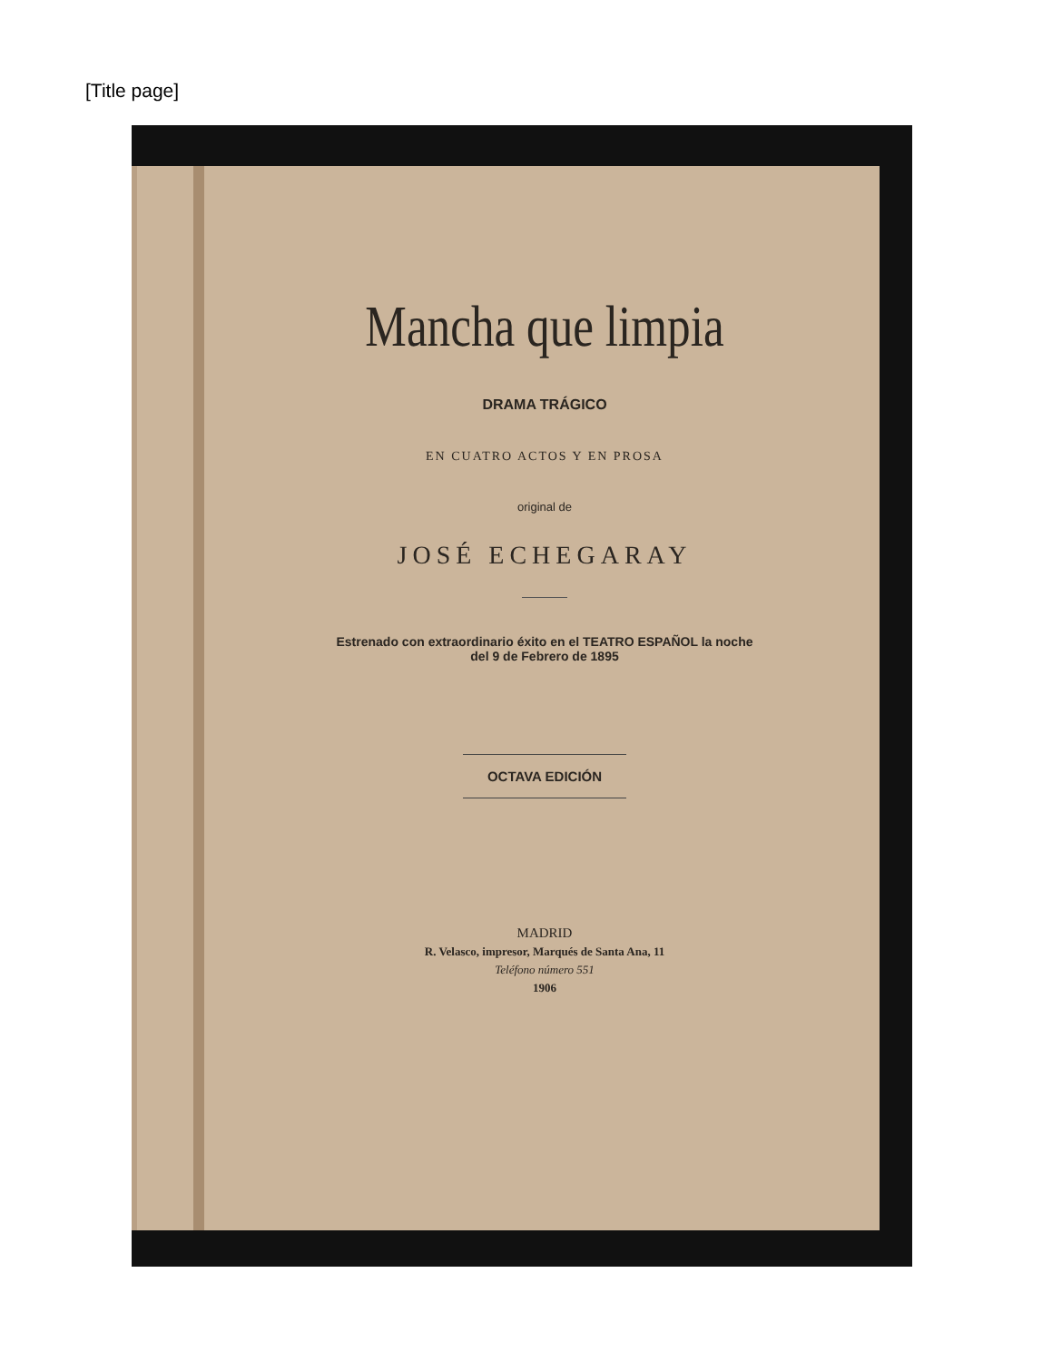[Title page]
Mancha que limpia
DRAMA TRÁGICO
EN CUATRO ACTOS Y EN PROSA
original de
JOSÉ ECHEGARAY
Estrenado con extraordinario éxito en el TEATRO ESPAÑOL la noche
del 9 de Febrero de 1895
OCTAVA EDICIÓN
MADRID
R. Velasco, impresor, Marqués de Santa Ana, 11
Teléfono número 551
1906